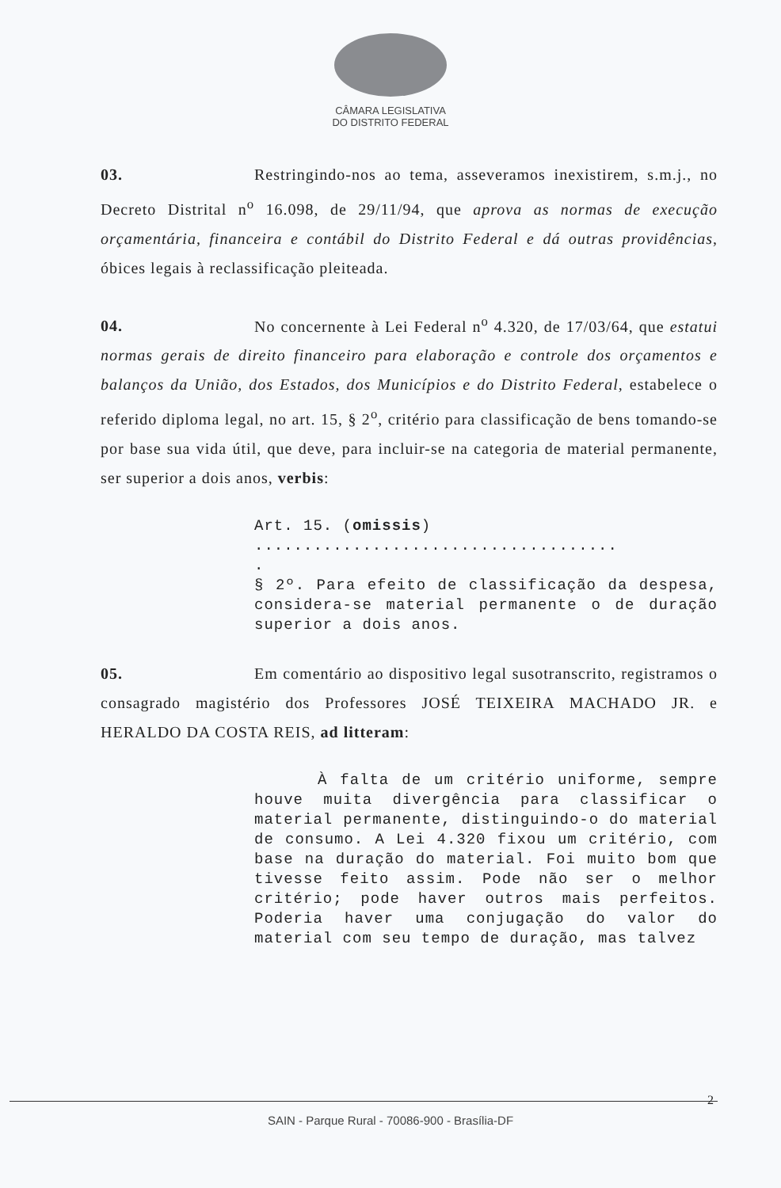CÂMARA LEGISLATIVA
DO DISTRITO FEDERAL
03. Restringindo-nos ao tema, asseveramos inexistirem, s.m.j., no Decreto Distrital n<sup>o</sup> 16.098, de 29/11/94, que aprova as normas de execução orçamentária, financeira e contábil do Distrito Federal e dá outras providências, óbices legais à reclassificação pleiteada.
04. No concernente à Lei Federal n<sup>o</sup> 4.320, de 17/03/64, que estatui normas gerais de direito financeiro para elaboração e controle dos orçamentos e balanços da União, dos Estados, dos Municípios e do Distrito Federal, estabelece o referido diploma legal, no art. 15, § 2<sup>o</sup>, critério para classificação de bens tomando-se por base sua vida útil, que deve, para incluir-se na categoria de material permanente, ser superior a dois anos, verbis:
Art. 15. (omissis)
.....................................
.
§ 2º. Para efeito de classificação da despesa, considera-se material permanente o de duração superior a dois anos.
05. Em comentário ao dispositivo legal susotranscrito, registramos o consagrado magistério dos Professores JOSÉ TEIXEIRA MACHADO JR. e HERALDO DA COSTA REIS, ad litteram:
À falta de um critério uniforme, sempre houve muita divergência para classificar o material permanente, distinguindo-o do material de consumo. A Lei 4.320 fixou um critério, com base na duração do material. Foi muito bom que tivesse feito assim. Pode não ser o melhor critério; pode haver outros mais perfeitos. Poderia haver uma conjugação do valor do material com seu tempo de duração, mas talvez
2
SAIN - Parque Rural - 70086-900 - Brasília-DF